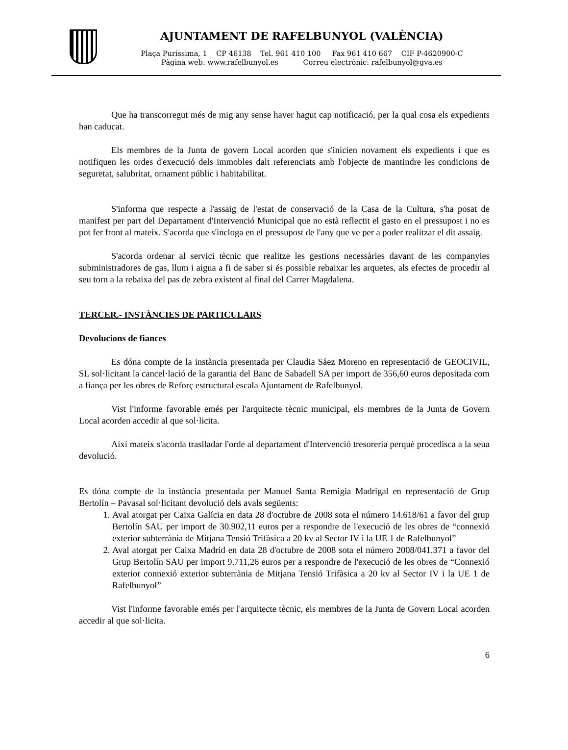AJUNTAMENT DE RAFELBUNYOL (VALÈNCIA)
Plaça Puríssima, 1 CP 46138 Tel. 961 410 100 Fax 961 410 667 CIF P-4620900-C
Pàgina web: www.rafelbunyol.es Correu electrònic: rafelbunyol@gva.es
Que ha transcorregut més de mig any sense haver hagut cap notificació, per la qual cosa els expedients han caducat.
Els membres de la Junta de govern Local acorden que s'inicien novament els expedients i que es notifiquen les ordes d'execució dels immobles dalt referenciats amb l'objecte de mantindre les condicions de seguretat, salubritat, ornament públic i habitabilitat.
S'informa que respecte a l'assaig de l'estat de conservació de la Casa de la Cultura, s'ha posat de manifest per part del Departament d'Intervenció Municipal que no està reflectit el gasto en el pressupost i no es pot fer front al mateix. S'acorda que s'incloga en el pressupost de l'any que ve per a poder realitzar el dit assaig.
S'acorda ordenar al servici tècnic que realitze les gestions necessàries davant de les companyies subministradores de gas, llum i aigua a fi de saber si és possible rebaixar les arquetes, als efectes de procedir al seu torn a la rebaixa del pas de zebra existent al final del Carrer Magdalena.
TERCER.- INSTÀNCIES DE PARTICULARS
Devolucions de fiances
Es dóna compte de la instància presentada per Claudia Sáez Moreno en representació de GEOCIVIL, SL sol·licitant la cancel·lació de la garantia del Banc de Sabadell SA per import de 356,60 euros depositada com a fiança per les obres de Reforç estructural escala Ajuntament de Rafelbunyol.
Vist l'informe favorable emés per l'arquitecte tècnic municipal, els membres de la Junta de Govern Local acorden accedir al que sol·licita.
Així mateix s'acorda traslladar l'orde al departament d'Intervenció tresoreria perquè procedisca a la seua devolució.
Es dóna compte de la instància presentada per Manuel Santa Remigia Madrigal en representació de Grup Bertolín – Pavasal sol·licitant devolució dels avals següents:
1. Aval atorgat per Caixa Galícia en data 28 d'octubre de 2008 sota el número 14.618/61 a favor del grup Bertolín SAU per import de 30.902,11 euros per a respondre de l'execució de les obres de “connexió exterior subterrània de Mitjana Tensió Trifàsica a 20 kv al Sector IV i la UE 1 de Rafelbunyol”
2. Aval atorgat per Caixa Madrid en data 28 d'octubre de 2008 sota el número 2008/041.371 a favor del Grup Bertolín SAU per import 9.711,26 euros per a respondre de l'execució de les obres de “Connexió exterior connexió exterior subterrània de Mitjana Tensió Trifàsica a 20 kv al Sector IV i la UE 1 de Rafelbunyol”
Vist l'informe favorable emés per l'arquitecte tècnic, els membres de la Junta de Govern Local acorden accedir al que sol·licita.
6